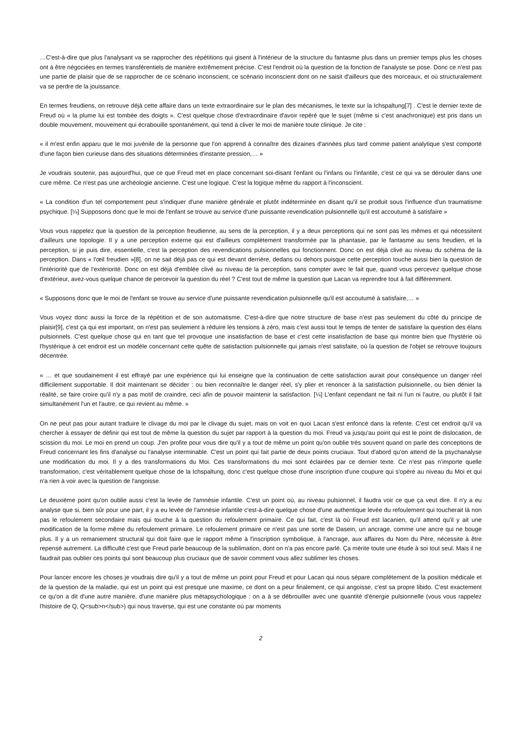…C'est-à-dire que plus l'analysant va se rapprocher des répétitions qui gisent à l'intérieur de la structure du fantasme plus dans un premier temps plus les choses ont à être négociées en termes transférentiels de manière extrêmement précise. C'est l'endroit où la question de la fonction de l'analyste se pose. Donc ce n'est pas une partie de plaisir que de se rapprocher de ce scénario inconscient, ce scénario inconscient dont on ne saisit d'ailleurs que des morceaux, et où structuralement va se perdre de la jouissance.
En termes freudiens, on retrouve déjà cette affaire dans un texte extraordinaire sur le plan des mécanismes, le texte sur la Ichspaltung[7] . C'est le dernier texte de Freud où « la plume lui est tombée des doigts ». C'est quelque chose d'extraordinaire d'avoir repéré que le sujet (même si c'est anachronique) est pris dans un double mouvement, mouvement qui écrabouille spontanément, qui tend à cliver le moi de manière toute clinique. Je cite :
« il m'est enfin apparu que le moi juvénile de la personne que l'on apprend à connaître des dizaines d'années plus tard comme patient analytique s'est comporté d'une façon bien curieuse dans des situations déterminées d'instante pression,… »
Je voudrais soutenir, pas aujourd'hui, que ce que Freud met en place concernant soi-disant l'enfant ou l'infans ou l'infantile, c'est ce qui va se dérouler dans une cure même. Ce n'est pas une archéologie ancienne. C'est une logique. C'est la logique même du rapport à l'inconscient.
« La condition d'un tel comportement peut s'indiquer d'une manière générale et plutôt indéterminée en disant qu'il se produit sous l'influence d'un traumatisme psychique. [¼] Supposons donc que le moi de l'enfant se trouve au service d'une puissante revendication pulsionnelle qu'il est accoutumé à satisfaire »
Vous vous rappelez que la question de la perception freudienne, au sens de la perception, il y a deux perceptions qui ne sont pas les mêmes et qui nécessitent d'ailleurs une topologie. Il y a une perception externe qui est d'ailleurs complètement transformée par la phantasie, par le fantasme au sens freudien, et la perception, si je puis dire, essentielle, c'est la perception des revendications pulsionnelles qui fonctionnent. Donc on est déjà clivé au niveau du schéma de la perception. Dans « l'œil freudien »[8], on ne sait déjà pas ce qui est devant derrière, dedans ou dehors puisque cette perception touche aussi bien la question de l'intériorité que de l'extériorité. Donc on est déjà d'emblée clivé au niveau de la perception, sans compter avec le fait que, quand vous percevez quelque chose d'extérieur, avez-vous quelque chance de percevoir la question du réel ? C'est tout de même la question que Lacan va reprendre tout à fait différemment.
« Supposons donc que le moi de l'enfant se trouve au service d'une puissante revendication pulsionnelle qu'il est accoutumé à satisfaire,… »
Vous voyez donc aussi la force de la répétition et de son automatisme. C'est-à-dire que notre structure de base n'est pas seulement du côté du principe de plaisir[9], c'est ça qui est important, on n'est pas seulement à réduire les tensions à zéro, mais c'est aussi tout le temps de tenter de satisfaire la question des élans pulsionnels. C'est quelque chose qui en tant que tel provoque une insatisfaction de base et c'est cette insatisfaction de base qui montre bien que l'hystérie où l'hystérique à cet endroit est un modèle concernant cette quête de satisfaction pulsionnelle qui jamais n'est satisfaite, où la question de l'objet se retrouve toujours décentrée.
« … et que soudainement il est effrayé par une expérience qui lui enseigne que la continuation de cette satisfaction aurait pour conséquence un danger réel difficilement supportable. Il doit maintenant se décider : ou bien reconnaître le danger réel, s'y plier et renoncer à la satisfaction pulsionnelle, ou bien dénier la réalité, se faire croire qu'il n'y a pas motif de craindre, ceci afin de pouvoir maintenir la satisfaction. [¼] L'enfant cependant ne fait ni l'un ni l'autre, ou plutôt il fait simultanément l'un et l'autre, ce qui revient au même. »
On ne peut pas pour autant traduire le clivage du moi par le clivage du sujet, mais on voit en quoi Lacan s'est enfoncé dans la refente. C'est cet endroit qu'il va chercher à essayer de définir qui est tout de même la question du sujet par rapport à la question du moi. Freud va jusqu'au point qui est le point de dislocation, de scission du moi. Le moi en prend un coup. J'en profite pour vous dire qu'il y a tout de même un point qu'on oublie très souvent quand on parle des conceptions de Freud concernant les fins d'analyse ou l'analyse interminable. C'est un point qui fait partie de deux points cruciaux. Tout d'abord qu'on attend de la psychanalyse une modification du moi. Il y a des transformations du Moi. Ces transformations du moi sont éclairées par ce dernier texte. Ce n'est pas n'importe quelle transformation, c'est véritablement quelque chose de la Ichspaltung, donc c'est quelque chose d'une inscription d'une coupure qui s'opère au niveau du Moi et qui n'a rien à voir avec la question de l'angoisse.
Le deuxième point qu'on oublie aussi c'est la levée de l'amnésie infantile. C'est un point où, au niveau pulsionnel, il faudra voir ce que ça veut dire. Il n'y a eu analyse que si, bien sûr pour une part, il y a eu levée de l'amnésie infantile c'est-à-dire quelque chose d'une authentique levée du refoulement qui toucherait là non pas le refoulement secondaire mais qui touche à la question du refoulement primaire. Ce qui fait, c'est là où Freud est lacanien, qu'il attend qu'il y ait une modification de la forme même du refoulement primaire. Le refoulement primaire ce n'est pas une sorte de Dasein, un ancrage, comme une ancre qui ne bouge plus. Il y a un remaniement structural qui doit faire que le rapport même à l'inscription symbolique, à l'ancrage, aux affaires du Nom du Père, nécessite à être repensé autrement. La difficulté c'est que Freud parle beaucoup de la sublimation, dont on n'a pas encore parlé. Ça mérite toute une étude à soi tout seul. Mais il ne faudrait pas oublier ces points qui sont beaucoup plus cruciaux que de savoir comment vous allez sublimer les choses.
Pour lancer encore les choses je voudrais dire qu'il y a tout de même un point pour Freud et pour Lacan qui nous sépare complètement de la position médicale et de la question de la maladie, qui est un point qui est presque une maxime, ce dont on a peur finalement, ce qui angoisse, c'est sa propre libido. C'est exactement ce qu'on a dit d'une autre manière, d'une manière plus métapsychologique : on a à se débrouiller avec une quantité d'énergie pulsionnelle (vous vous rappelez l'histoire de Q, Q<sub>n</sub>) qui nous traverse, qui est une constante où par moments
2